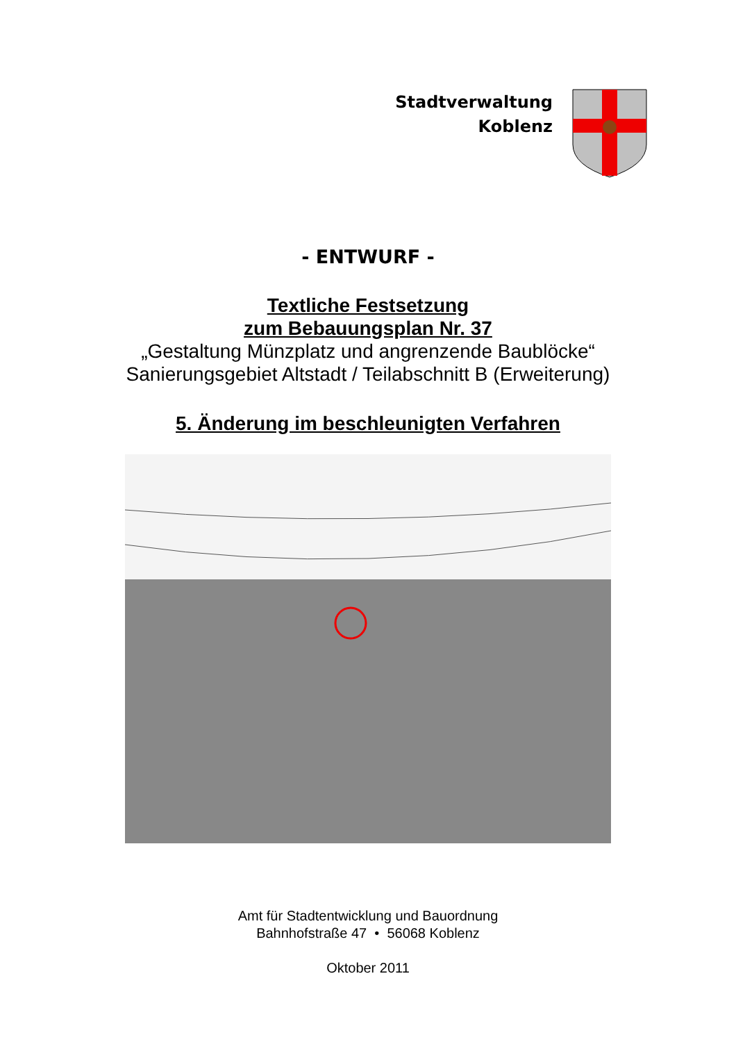Stadtverwaltung
Koblenz
- ENTWURF -
Textliche Festsetzung
zum Bebauungsplan Nr. 37
„Gestaltung Münzplatz und angrenzende Baublöcke“
Sanierungsgebiet Altstadt / Teilabschnitt B (Erweiterung)
5. Änderung im beschleunigten Verfahren
Amt für Stadtentwicklung und Bauordnung
Bahnhofstraße 47 • 56068 Koblenz
Oktober 2011